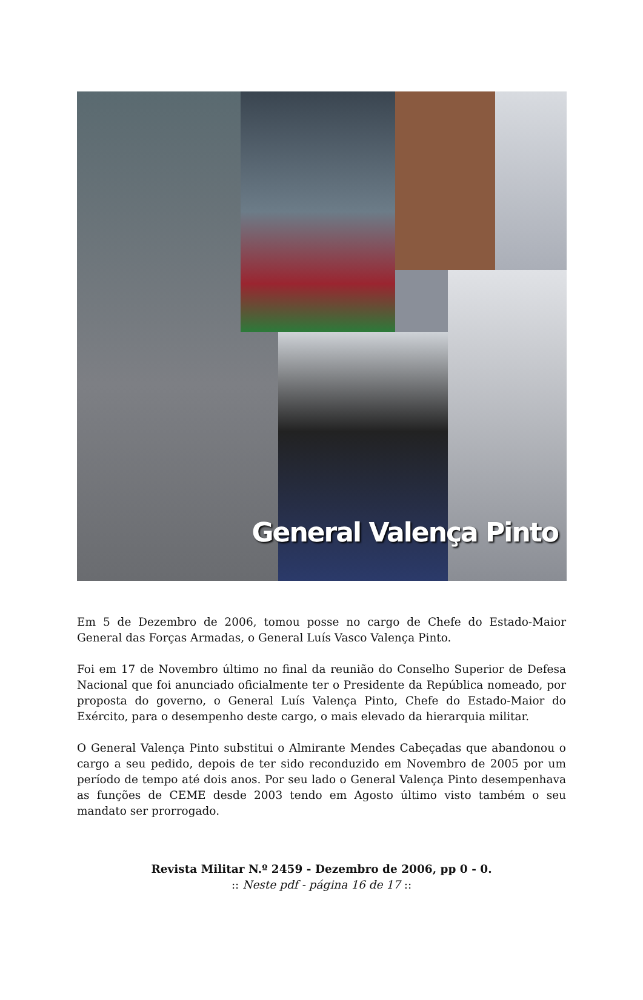General Valença Pinto
Em 5 de Dezembro de 2006, tomou posse no cargo de Chefe do Estado-Maior General das Forças Armadas, o General Luís Vasco Valença Pinto.
Foi em 17 de Novembro último no final da reunião do Conselho Superior de Defesa Nacional que foi anunciado oficialmente ter o Presidente da República nomeado, por proposta do governo, o General Luís Valença Pinto, Chefe do Estado-Maior do Exército, para o desempenho deste cargo, o mais elevado da hierarquia militar.
O General Valença Pinto substitui o Almirante Mendes Cabeçadas que abandonou o cargo a seu pedido, depois de ter sido reconduzido em Novembro de 2005 por um período de tempo até dois anos. Por seu lado o General Valença Pinto desempenhava as funções de CEME desde 2003 tendo em Agosto último visto também o seu mandato ser prorrogado.
Revista Militar N.º 2459 - Dezembro de 2006, pp 0 - 0.
:: Neste pdf - página 16 de 17 ::